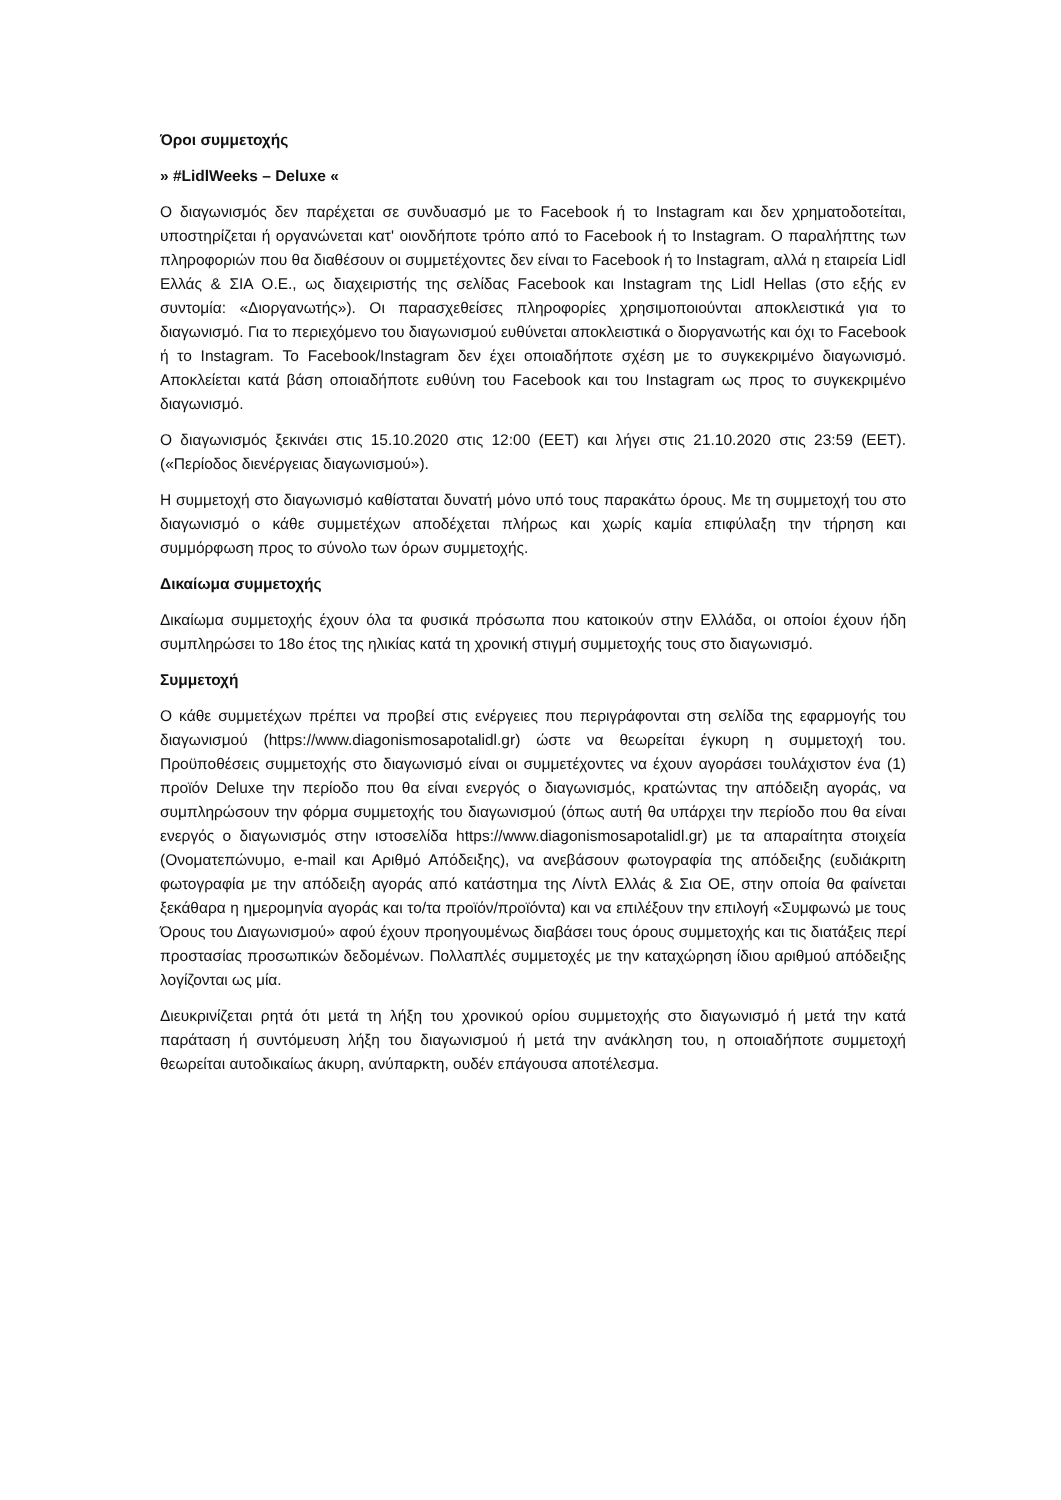Όροι συμμετοχής
» #LidlWeeks – Deluxe «
Ο διαγωνισμός δεν παρέχεται σε συνδυασμό με το Facebook ή το Instagram και δεν χρηματοδοτείται, υποστηρίζεται ή οργανώνεται κατ' οιονδήποτε τρόπο από το Facebook ή το Instagram. Ο παραλήπτης των πληροφοριών που θα διαθέσουν οι συμμετέχοντες δεν είναι το Facebook ή το Instagram, αλλά η εταιρεία Lidl Ελλάς & ΣΙΑ Ο.Ε., ως διαχειριστής της σελίδας Facebook και Instagram της Lidl Hellas (στο εξής εν συντομία: «Διοργανωτής»). Οι παρασχεθείσες πληροφορίες χρησιμοποιούνται αποκλειστικά για το διαγωνισμό. Για το περιεχόμενο του διαγωνισμού ευθύνεται αποκλειστικά ο διοργανωτής και όχι το Facebook ή το Instagram. Το Facebook/Instagram δεν έχει οποιαδήποτε σχέση με το συγκεκριμένο διαγωνισμό. Αποκλείεται κατά βάση οποιαδήποτε ευθύνη του Facebook και του Instagram ως προς το συγκεκριμένο διαγωνισμό.
Ο διαγωνισμός ξεκινάει στις 15.10.2020 στις 12:00 (EET) και λήγει στις 21.10.2020 στις 23:59 (EET). («Περίοδος διενέργειας διαγωνισμού»).
Η συμμετοχή στο διαγωνισμό καθίσταται δυνατή μόνο υπό τους παρακάτω όρους. Με τη συμμετοχή του στο διαγωνισμό ο κάθε συμμετέχων αποδέχεται πλήρως και χωρίς καμία επιφύλαξη την τήρηση και συμμόρφωση προς το σύνολο των όρων συμμετοχής.
Δικαίωμα συμμετοχής
Δικαίωμα συμμετοχής έχουν όλα τα φυσικά πρόσωπα που κατοικούν στην Ελλάδα, οι οποίοι έχουν ήδη συμπληρώσει το 18ο έτος της ηλικίας κατά τη χρονική στιγμή συμμετοχής τους στο διαγωνισμό.
Συμμετοχή
Ο κάθε συμμετέχων πρέπει να προβεί στις ενέργειες που περιγράφονται στη σελίδα της εφαρμογής του διαγωνισμού (https://www.diagonismosapotalidl.gr) ώστε να θεωρείται έγκυρη η συμμετοχή του. Προϋποθέσεις συμμετοχής στο διαγωνισμό είναι οι συμμετέχοντες να έχουν αγοράσει τουλάχιστον ένα (1) προϊόν Deluxe την περίοδο που θα είναι ενεργός ο διαγωνισμός, κρατώντας την απόδειξη αγοράς, να συμπληρώσουν την φόρμα συμμετοχής του διαγωνισμού (όπως αυτή θα υπάρχει την περίοδο που θα είναι ενεργός ο διαγωνισμός στην ιστοσελίδα https://www.diagonismosapotalidl.gr) με τα απαραίτητα στοιχεία (Ονοματεπώνυμο, e-mail και Αριθμό Απόδειξης), να ανεβάσουν φωτογραφία της απόδειξης (ευδιάκριτη φωτογραφία με την απόδειξη αγοράς από κατάστημα της Λίντλ Ελλάς & Σια ΟΕ, στην οποία θα φαίνεται ξεκάθαρα η ημερομηνία αγοράς και το/τα προϊόν/προϊόντα) και να επιλέξουν την επιλογή «Συμφωνώ με τους Όρους του Διαγωνισμού» αφού έχουν προηγουμένως διαβάσει τους όρους συμμετοχής και τις διατάξεις περί προστασίας προσωπικών δεδομένων. Πολλαπλές συμμετοχές με την καταχώρηση ίδιου αριθμού απόδειξης λογίζονται ως μία.
Διευκρινίζεται ρητά ότι μετά τη λήξη του χρονικού ορίου συμμετοχής στο διαγωνισμό ή μετά την κατά παράταση ή συντόμευση λήξη του διαγωνισμού ή μετά την ανάκληση του, η οποιαδήποτε συμμετοχή θεωρείται αυτοδικαίως άκυρη, ανύπαρκτη, ουδέν επάγουσα αποτέλεσμα.